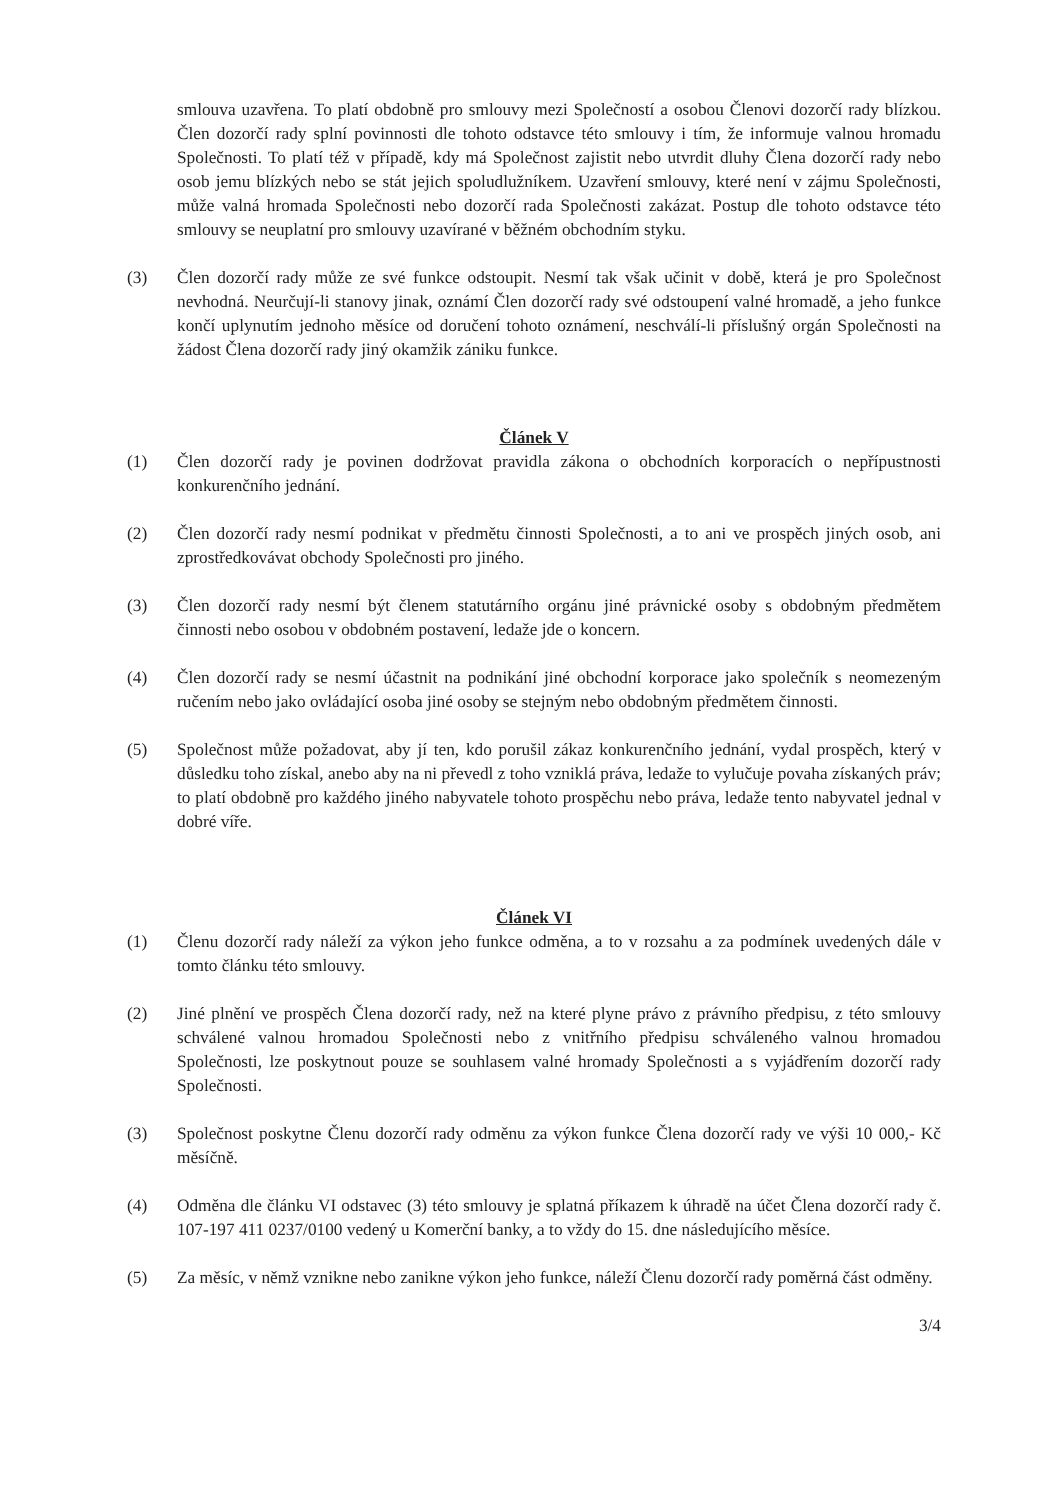smlouva uzavřena. To platí obdobně pro smlouvy mezi Společností a osobou Členovi dozorčí rady blízkou. Člen dozorčí rady splní povinnosti dle tohoto odstavce této smlouvy i tím, že informuje valnou hromadu Společnosti. To platí též v případě, kdy má Společnost zajistit nebo utvrdit dluhy Člena dozorčí rady nebo osob jemu blízkých nebo se stát jejich spoludlužníkem. Uzavření smlouvy, které není v zájmu Společnosti, může valná hromada Společnosti nebo dozorčí rada Společnosti zakázat. Postup dle tohoto odstavce této smlouvy se neuplatní pro smlouvy uzavírané v běžném obchodním styku.
(3) Člen dozorčí rady může ze své funkce odstoupit. Nesmí tak však učinit v době, která je pro Společnost nevhodná. Neurčují-li stanovy jinak, oznámí Člen dozorčí rady své odstoupení valné hromadě, a jeho funkce končí uplynutím jednoho měsíce od doručení tohoto oznámení, neschválí-li příslušný orgán Společnosti na žádost Člena dozorčí rady jiný okamžik zániku funkce.
Článek V
(1) Člen dozorčí rady je povinen dodržovat pravidla zákona o obchodních korporacích o nepřípustnosti konkurenčního jednání.
(2) Člen dozorčí rady nesmí podnikat v předmětu činnosti Společnosti, a to ani ve prospěch jiných osob, ani zprostředkovávat obchody Společnosti pro jiného.
(3) Člen dozorčí rady nesmí být členem statutárního orgánu jiné právnické osoby s obdobným předmětem činnosti nebo osobou v obdobném postavení, ledaže jde o koncern.
(4) Člen dozorčí rady se nesmí účastnit na podnikání jiné obchodní korporace jako společník s neomezeným ručením nebo jako ovládající osoba jiné osoby se stejným nebo obdobným předmětem činnosti.
(5) Společnost může požadovat, aby jí ten, kdo porušil zákaz konkurenčního jednání, vydal prospěch, který v důsledku toho získal, anebo aby na ni převedl z toho vzniklá práva, ledaže to vylučuje povaha získaných práv; to platí obdobně pro každého jiného nabyvatele tohoto prospěchu nebo práva, ledaže tento nabyvatel jednal v dobré víře.
Článek VI
(1) Členu dozorčí rady náleží za výkon jeho funkce odměna, a to v rozsahu a za podmínek uvedených dále v tomto článku této smlouvy.
(2) Jiné plnění ve prospěch Člena dozorčí rady, než na které plyne právo z právního předpisu, z této smlouvy schválené valnou hromadou Společnosti nebo z vnitřního předpisu schváleného valnou hromadou Společnosti, lze poskytnout pouze se souhlasem valné hromady Společnosti a s vyjádřením dozorčí rady Společnosti.
(3) Společnost poskytne Členu dozorčí rady odměnu za výkon funkce Člena dozorčí rady ve výši 10 000,- Kč měsíčně.
(4) Odměna dle článku VI odstavec (3) této smlouvy je splatná příkazem k úhradě na účet Člena dozorčí rady č. 107-197 411 0237/0100 vedený u Komerční banky, a to vždy do 15. dne následujícího měsíce.
(5) Za měsíc, v němž vznikne nebo zanikne výkon jeho funkce, náleží Členu dozorčí rady poměrná část odměny.
3/4